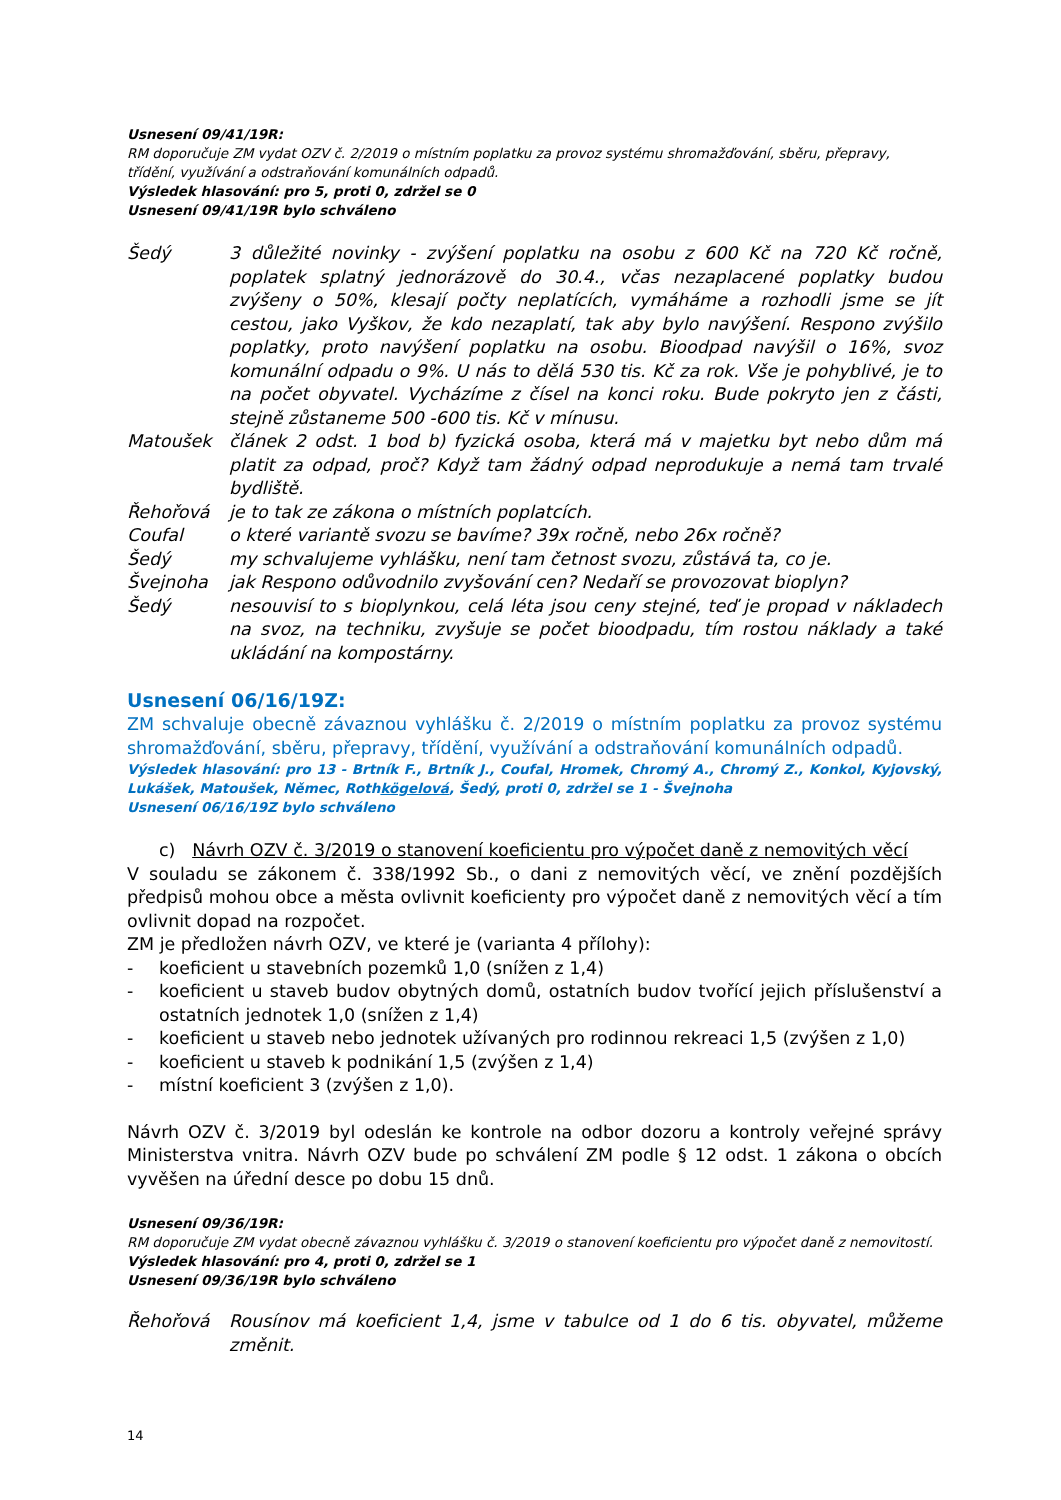Usnesení 09/41/19R:
RM doporučuje ZM vydat OZV č. 2/2019 o místním poplatku za provoz systému shromažďování, sběru, přepravy, třídění, využívání a odstraňování komunálních odpadů.
Výsledek hlasování: pro 5, proti 0, zdržel se 0
Usnesení 09/41/19R bylo schváleno
Šedý 3 důležité novinky - zvýšení poplatku na osobu z 600 Kč na 720 Kč ročně, poplatek splatný jednorázově do 30.4., včas nezaplacené poplatky budou zvýšeny o 50%, klesají počty neplatících, vymáháme a rozhodli jsme se jít cestou, jako Vyškov, že kdo nezaplatí, tak aby bylo navýšení. Respono zvýšilo poplatky, proto navýšení poplatku na osobu. Bioodpad navýšil o 16%, svoz komunální odpadu o 9%. U nás to dělá 530 tis. Kč za rok. Vše je pohyblivé, je to na počet obyvatel. Vycházíme z čísel na konci roku. Bude pokryto jen z části, stejně zůstaneme 500 -600 tis. Kč v mínusu.
Matoušek článek 2 odst. 1 bod b) fyzická osoba, která má v majetku byt nebo dům má platit za odpad, proč? Když tam žádný odpad neprodukuje a nemá tam trvalé bydliště.
Řehořová je to tak ze zákona o místních poplatcích.
Coufal o které variantě svozu se bavíme? 39x ročně, nebo 26x ročně?
Šedý my schvalujeme vyhlášku, není tam četnost svozu, zůstává ta, co je.
Švejnoha jak Respono odůvodnilo zvyšování cen? Nedaří se provozovat bioplyn?
Šedý nesouvisí to s bioplynkou, celá léta jsou ceny stejné, teď je propad v nákladech na svoz, na techniku, zvyšuje se počet bioodpadu, tím rostou náklady a také ukládání na kompostárny.
Usnesení 06/16/19Z:
ZM schvaluje obecně závaznou vyhlášku č. 2/2019 o místním poplatku za provoz systému shromažďování, sběru, přepravy, třídění, využívání a odstraňování komunálních odpadů.
Výsledek hlasování: pro 13 - Brtník F., Brtník J., Coufal, Hromek, Chromý A., Chromý Z., Konkol, Kyjovský, Lukášek, Matoušek, Němec, Rothkögelová, Šedý, proti 0, zdržel se 1 - Švejnoha
Usnesení 06/16/19Z bylo schváleno
c) Návrh OZV č. 3/2019 o stanovení koeficientu pro výpočet daně z nemovitých věcí
V souladu se zákonem č. 338/1992 Sb., o dani z nemovitých věcí, ve znění pozdějších předpisů mohou obce a města ovlivnit koeficienty pro výpočet daně z nemovitých věcí a tím ovlivnit dopad na rozpočet.
ZM je předložen návrh OZV, ve které je (varianta 4 přílohy):
- koeficient u stavebních pozemků 1,0 (snížen z 1,4)
- koeficient u staveb budov obytných domů, ostatních budov tvořící jejich příslušenství a ostatních jednotek 1,0 (snížen z 1,4)
- koeficient u staveb nebo jednotek užívaných pro rodinnou rekreaci 1,5 (zvýšen z 1,0)
- koeficient u staveb k podnikání 1,5 (zvýšen z 1,4)
- místní koeficient 3 (zvýšen z 1,0).
Návrh OZV č. 3/2019 byl odeslán ke kontrole na odbor dozoru a kontroly veřejné správy Ministerstva vnitra. Návrh OZV bude po schválení ZM podle § 12 odst. 1 zákona o obcích vyvěšen na úřední desce po dobu 15 dnů.
Usnesení 09/36/19R:
RM doporučuje ZM vydat obecně závaznou vyhlášku č. 3/2019 o stanovení koeficientu pro výpočet daně z nemovitostí.
Výsledek hlasování: pro 4, proti 0, zdržel se 1
Usnesení 09/36/19R bylo schváleno
Řehořová Rousínov má koeficient 1,4, jsme v tabulce od 1 do 6 tis. obyvatel, můžeme změnit.
14